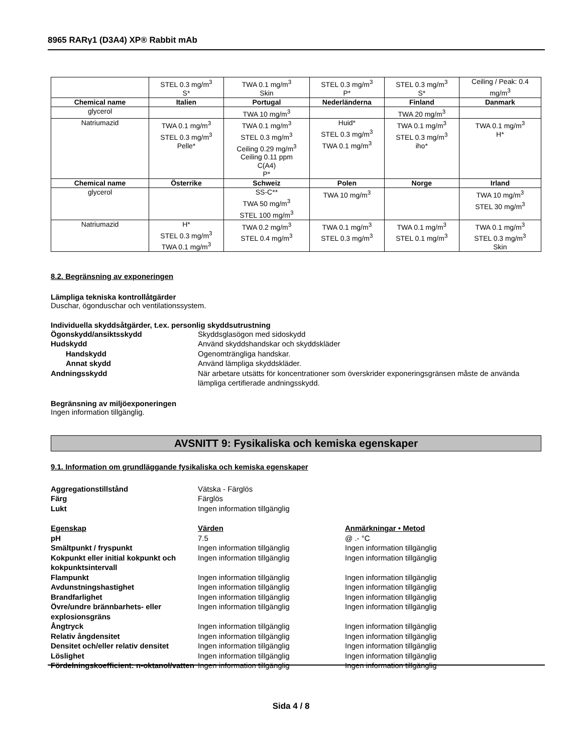8965 RARγ1 (D3A4) XP® Rabbit mAb
| | STEL 0.3 mg/m<sup>3</sup> S* | TWA 0.1 mg/m<sup>3</sup> Skin | STEL 0.3 mg/m<sup>3</sup> P* | STEL 0.3 mg/m<sup>3</sup> S* | Ceiling / Peak: 0.4 mg/m<sup>3</sup> |
| Chemical name | Italien | Portugal | Nederländerna | Finland | Danmark |
| glycerol | | TWA 10 mg/m<sup>3</sup> | | TWA 20 mg/m<sup>3</sup> | |
| Natriumazid | TWA 0.1 mg/m<sup>3</sup> STEL 0.3 mg/m<sup>3</sup> Pelle* | TWA 0.1 mg/m<sup>3</sup> STEL 0.3 mg/m<sup>3</sup> Ceiling 0.29 mg/m<sup>3</sup> Ceiling 0.11 ppm C(A4) P* | Huid* STEL 0.3 mg/m<sup>3</sup> TWA 0.1 mg/m<sup>3</sup> | TWA 0.1 mg/m<sup>3</sup> STEL 0.3 mg/m<sup>3</sup> iho* | TWA 0.1 mg/m<sup>3</sup> H* |
| Chemical name | Österrike | Schweiz | Polen | Norge | Irland |
| glycerol | | SS-C** TWA 50 mg/m<sup>3</sup> STEL 100 mg/m<sup>3</sup> | TWA 10 mg/m<sup>3</sup> | | TWA 10 mg/m<sup>3</sup> STEL 30 mg/m<sup>3</sup> |
| Natriumazid | H* STEL 0.3 mg/m<sup>3</sup> TWA 0.1 mg/m<sup>3</sup> | TWA 0.2 mg/m<sup>3</sup> STEL 0.4 mg/m<sup>3</sup> | TWA 0.1 mg/m<sup>3</sup> STEL 0.3 mg/m<sup>3</sup> | TWA 0.1 mg/m<sup>3</sup> STEL 0.1 mg/m<sup>3</sup> | TWA 0.1 mg/m<sup>3</sup> STEL 0.3 mg/m<sup>3</sup> Skin |
8.2. Begränsning av exponeringen
Lämpliga tekniska kontrollåtgärder
Duschar, ögonduschar och ventilationssystem.
Individuella skyddsåtgärder, t.ex. personlig skyddsutrustning
Ögonskydd/ansiktsskydd Skyddsglasögon med sidoskydd Hudskydd Använd skyddshandskar och skyddskläder Handskydd Ogenomträngliga handskar. Annat skydd Använd lämpliga skyddskläder. Andningsskydd När arbetare utsätts för koncentrationer som överskrider exponeringsgränsen måste de använda lämpliga certifierade andningsskydd.
Begränsning av miljöexponeringen
Ingen information tillgänglig.
AVSNITT 9: Fysikaliska och kemiska egenskaper
9.1. Information om grundläggande fysikaliska och kemiska egenskaper
Aggregationstillstånd Vätska - Färglös Färg Färglös Lukt Ingen information tillgänglig
Egenskap Värden Anmärkningar • Metod pH 7.5 @ .- °C Smältpunkt / fryspunkt Ingen information tillgänglig Ingen information tillgänglig Kokpunkt eller initial kokpunkt och kokpunktsintervall Ingen information tillgänglig Ingen information tillgänglig Flampunkt Ingen information tillgänglig Ingen information tillgänglig Avdunstningshastighet Ingen information tillgänglig Ingen information tillgänglig Brandfarlighet Ingen information tillgänglig Ingen information tillgänglig Övre/undre brännbarhets- eller explosionsgräns Ingen information tillgänglig Ingen information tillgänglig Ångtryck Ingen information tillgänglig Ingen information tillgänglig Relativ ångdensitet Ingen information tillgänglig Ingen information tillgänglig Densitet och/eller relativ densitet Ingen information tillgänglig Ingen information tillgänglig Löslighet Ingen information tillgänglig Ingen information tillgänglig Fördelningskoefficient: n-oktanol/vatten Ingen information tillgänglig Ingen information tillgänglig
Sida 4 / 8